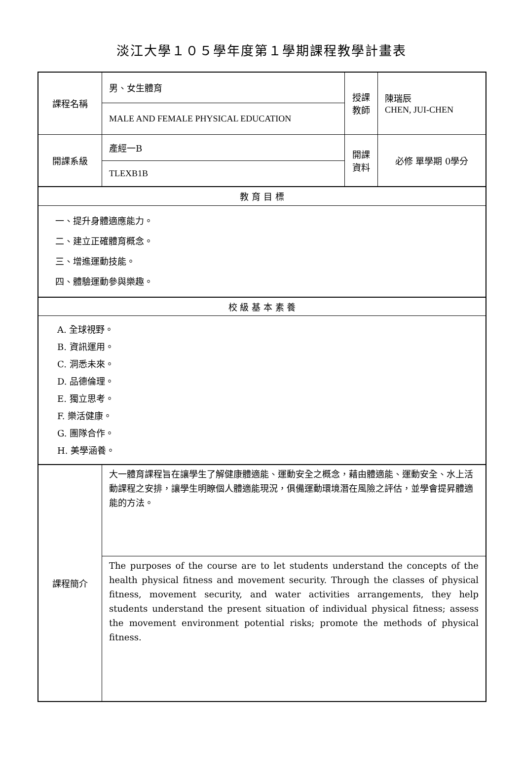淡江大學１０５學年度第１學期課程教學計畫表
| 課程名稱 | 男、女生體育 | 授課 教師 | 陳瑞辰 CHEN, JUI-CHEN |
| | MALE AND FEMALE PHYSICAL EDUCATION | | |
| 開課系級 | 產經一B | 開課 資料 | 必修 單學期 0學分 |
| | TLEXB1B | | |
| 教 育 目 標 | | | |
| 一、提升身體適應能力。 二、建立正確體育概念。 三、增進運動技能。 四、體驗運動參與樂趣。 | | | |
| 校 級 基 本 素 養 | | | |
| A. 全球視野。 B. 資訊運用。 C. 洞悉未來。 D. 品德倫理。 E. 獨立思考。 F. 樂活健康。 G. 團隊合作。 H. 美學涵養。 | | | |
| 課程簡介 | 大一體育課程旨在讓學生了解健康體適能、運動安全之概念，藉由體適能、運動安全、水上活動課程之安排，讓學生明瞭個人體適能現況，俱備運動環境潛在風險之評估，並學會提昇體適能的方法。 | | |
| | The purposes of the course are to let students understand the concepts of the health physical fitness and movement security. Through the classes of physical fitness, movement security, and water activities arrangements, they help students understand the present situation of individual physical fitness; assess the movement environment potential risks; promote the methods of physical fitness. | | |